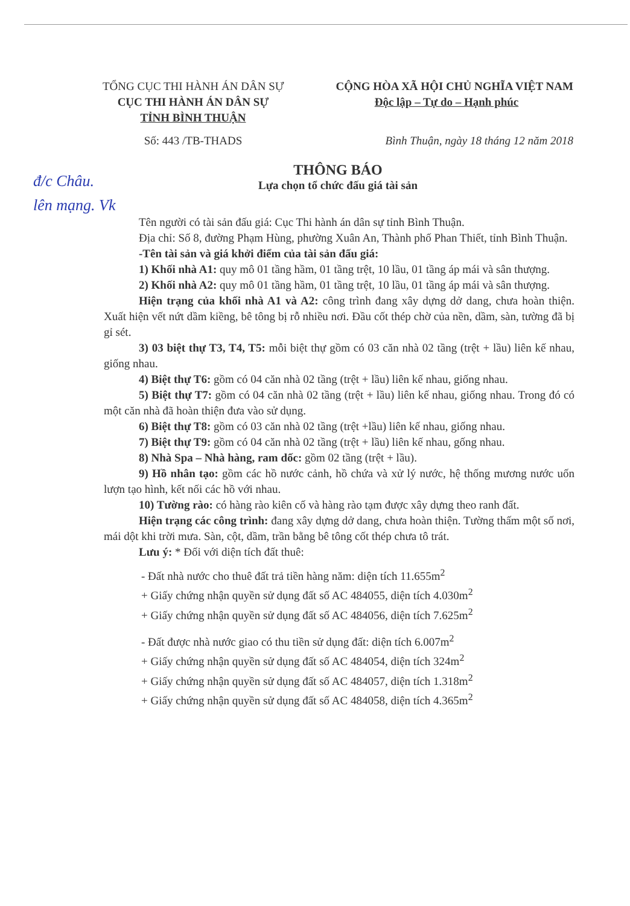đ/c Châu.
lên mạng. Vk
TỔNG CỤC THI HÀNH ÁN DÂN SỰ CỘNG HÒA XÃ HỘI CHỦ NGHĨA VIỆT NAM
CỤC THI HÀNH ÁN DÂN SỰ
TỈNH BÌNH THUẬN
Độc lập – Tự do – Hạnh phúc
Số: 443 /TB-THADS Bình Thuận, ngày 18 tháng 12 năm 2018
THÔNG BÁO
Lựa chọn tổ chức đấu giá tài sản
Tên người có tài sản đấu giá: Cục Thi hành án dân sự tỉnh Bình Thuận.
Địa chỉ: Số 8, đường Phạm Hùng, phường Xuân An, Thành phố Phan Thiết, tỉnh Bình Thuận.
-Tên tài sản và giá khởi điểm của tài sản đấu giá:
1) Khối nhà A1: quy mô 01 tầng hầm, 01 tầng trệt, 10 lầu, 01 tầng áp mái và sân thượng.
2) Khối nhà A2: quy mô 01 tầng hầm, 01 tầng trệt, 10 lầu, 01 tầng áp mái và sân thượng.
Hiện trạng của khối nhà A1 và A2: công trình đang xây dựng dở dang, chưa hoàn thiện. Xuất hiện vết nứt dầm kiềng, bê tông bị rỗ nhiều nơi. Đầu cốt thép chờ của nền, dầm, sàn, tường đã bị gỉ sét.
3) 03 biệt thự T3, T4, T5: mỗi biệt thự gồm có 03 căn nhà 02 tầng (trệt + lầu) liên kế nhau, giống nhau.
4) Biệt thự T6: gồm có 04 căn nhà 02 tầng (trệt + lầu) liên kế nhau, giống nhau.
5) Biệt thự T7: gồm có 04 căn nhà 02 tầng (trệt + lầu) liên kế nhau, giống nhau. Trong đó có một căn nhà đã hoàn thiện đưa vào sử dụng.
6) Biệt thự T8: gồm có 03 căn nhà 02 tầng (trệt +lầu) liên kế nhau, giống nhau.
7) Biệt thự T9: gồm có 04 căn nhà 02 tầng (trệt + lầu) liên kế nhau, gống nhau.
8) Nhà Spa – Nhà hàng, ram dốc: gồm 02 tầng (trệt + lầu).
9) Hồ nhân tạo: gồm các hồ nước cảnh, hồ chứa và xử lý nước, hệ thống mương nước uốn lượn tạo hình, kết nối các hồ với nhau.
10) Tường rào: có hàng rào kiên cố và hàng rào tạm được xây dựng theo ranh đất.
Hiện trạng các công trình: đang xây dựng dở dang, chưa hoàn thiện. Tường thấm một số nơi, mái dột khi trời mưa. Sàn, cột, dầm, trần bằng bê tông cốt thép chưa tô trát.
Lưu ý: * Đối với diện tích đất thuê:
- Đất nhà nước cho thuê đất trả tiền hàng năm: diện tích 11.655m<sup>2</sup>
+ Giấy chứng nhận quyền sử dụng đất số AC 484055, diện tích 4.030m<sup>2</sup>
+ Giấy chứng nhận quyền sử dụng đất số AC 484056, diện tích 7.625m<sup>2</sup>
- Đất được nhà nước giao có thu tiền sử dụng đất: diện tích 6.007m<sup>2</sup>
+ Giấy chứng nhận quyền sử dụng đất số AC 484054, diện tích 324m<sup>2</sup>
+ Giấy chứng nhận quyền sử dụng đất số AC 484057, diện tích 1.318m<sup>2</sup>
+ Giấy chứng nhận quyền sử dụng đất số AC 484058, diện tích 4.365m<sup>2</sup>